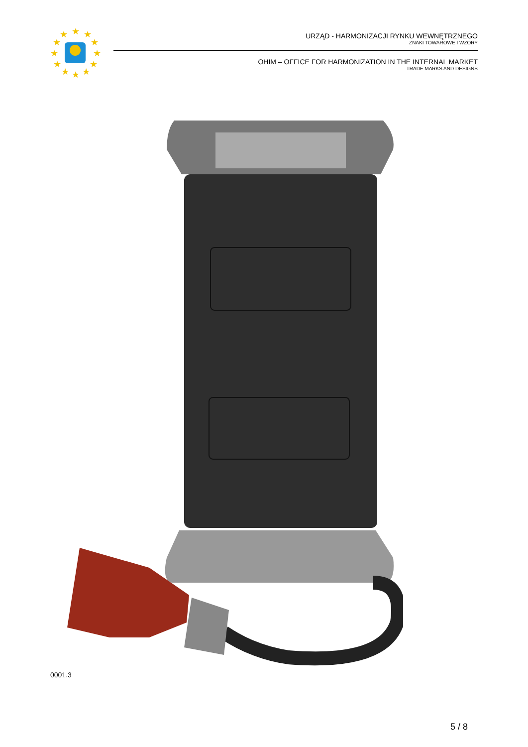★
★
★
★
★
★
★
★
★
★
★
★
URZĄD - HARMONIZACJI RYNKU WEWNĘTRZNEGO
ZNAKI TOWAROWE I WZORY
OHIM – OFFICE FOR HARMONIZATION IN THE INTERNAL MARKET
TRADE MARKS AND DESIGNS
0001.3
5 / 8